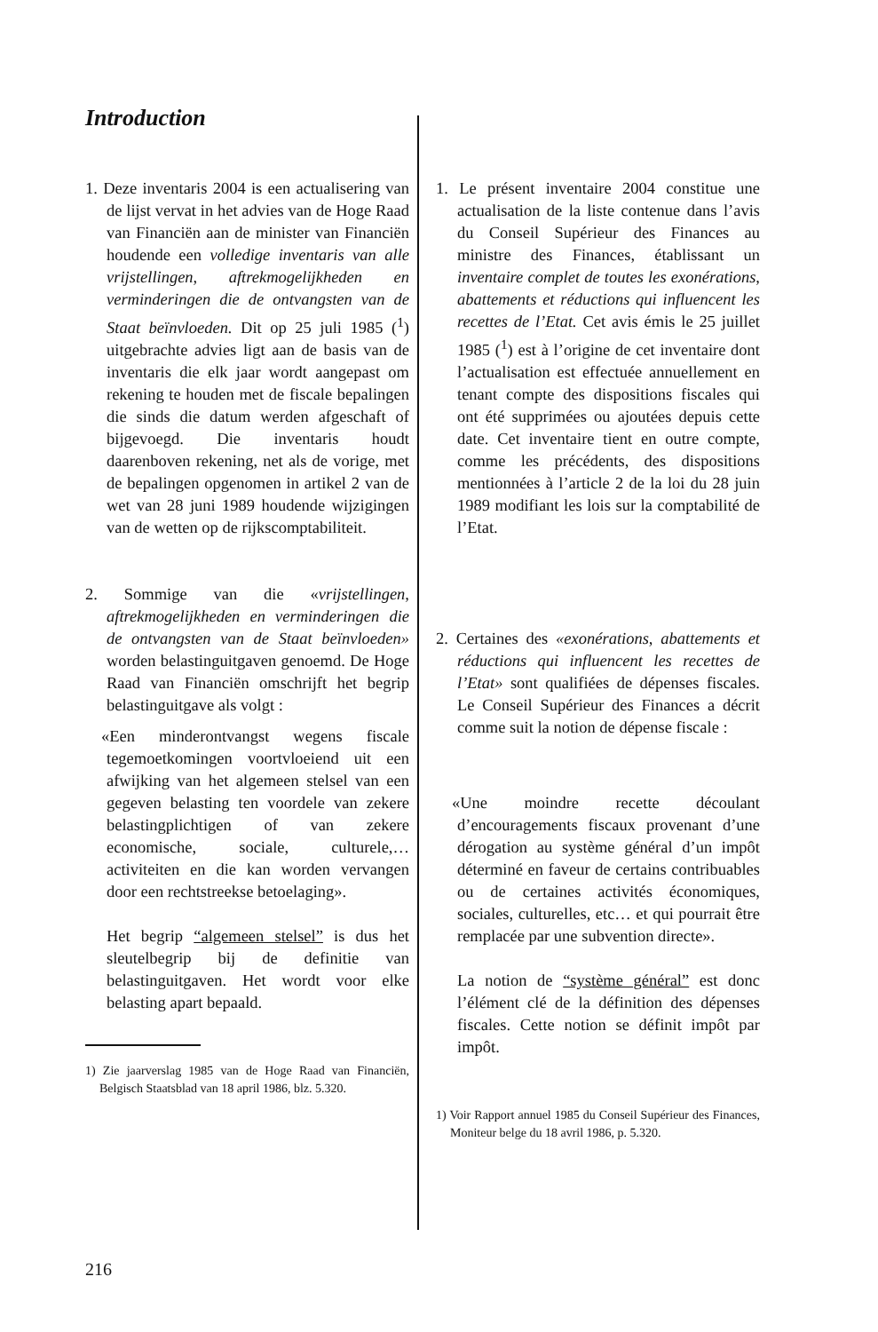Introduction
1. Deze inventaris 2004 is een actualisering van de lijst vervat in het advies van de Hoge Raad van Financiën aan de minister van Financiën houdende een volledige inventaris van alle vrijstellingen, aftrekmogelijkheden en verminderingen die de ontvangsten van de Staat beïnvloeden. Dit op 25 juli 1985 (<sup>1</sup>) uitgebrachte advies ligt aan de basis van de inventaris die elk jaar wordt aangepast om rekening te houden met de fiscale bepalingen die sinds die datum werden afgeschaft of bijgevoegd. Die inventaris houdt daarenboven rekening, net als de vorige, met de bepalingen opgenomen in artikel 2 van de wet van 28 juni 1989 houdende wijzigingen van de wetten op de rijkscomptabiliteit.
2. Sommige van die «vrijstellingen, aftrekmogelijkheden en verminderingen die de ontvangsten van de Staat beïnvloeden» worden belastinguitgaven genoemd. De Hoge Raad van Financiën omschrijft het begrip belastinguitgave als volgt :
«Een minderontvangst wegens fiscale tegemoetkomingen voortvloeiend uit een afwijking van het algemeen stelsel van een gegeven belasting ten voordele van zekere belastingplichtigen of van zekere economische, sociale, culturele,… activiteiten en die kan worden vervangen door een rechtstreekse betoelaging».
Het begrip “algemeen stelsel” is dus het sleutelbegrip bij de definitie van belastinguitgaven. Het wordt voor elke belasting apart bepaald.
1) Zie jaarverslag 1985 van de Hoge Raad van Financiën, Belgisch Staatsblad van 18 april 1986, blz. 5.320.
1. Le présent inventaire 2004 constitue une actualisation de la liste contenue dans l’avis du Conseil Supérieur des Finances au ministre des Finances, établissant un inventaire complet de toutes les exonérations, abattements et réductions qui influencent les recettes de l’Etat. Cet avis émis le 25 juillet 1985 (<sup>1</sup>) est à l’origine de cet inventaire dont l’actualisation est effectuée annuellement en tenant compte des dispositions fiscales qui ont été supprimées ou ajoutées depuis cette date. Cet inventaire tient en outre compte, comme les précédents, des dispositions mentionnées à l’article 2 de la loi du 28 juin 1989 modifiant les lois sur la comptabilité de l’Etat.
2. Certaines des «exonérations, abattements et réductions qui influencent les recettes de l’Etat» sont qualifiées de dépenses fiscales. Le Conseil Supérieur des Finances a décrit comme suit la notion de dépense fiscale :
«Une moindre recette découlant d’encouragements fiscaux provenant d’une dérogation au système général d’un impôt déterminé en faveur de certains contribuables ou de certaines activités économiques, sociales, culturelles, etc… et qui pourrait être remplacée par une subvention directe».
La notion de “système général” est donc l’élément clé de la définition des dépenses fiscales. Cette notion se définit impôt par impôt.
1) Voir Rapport annuel 1985 du Conseil Supérieur des Finances, Moniteur belge du 18 avril 1986, p. 5.320.
216